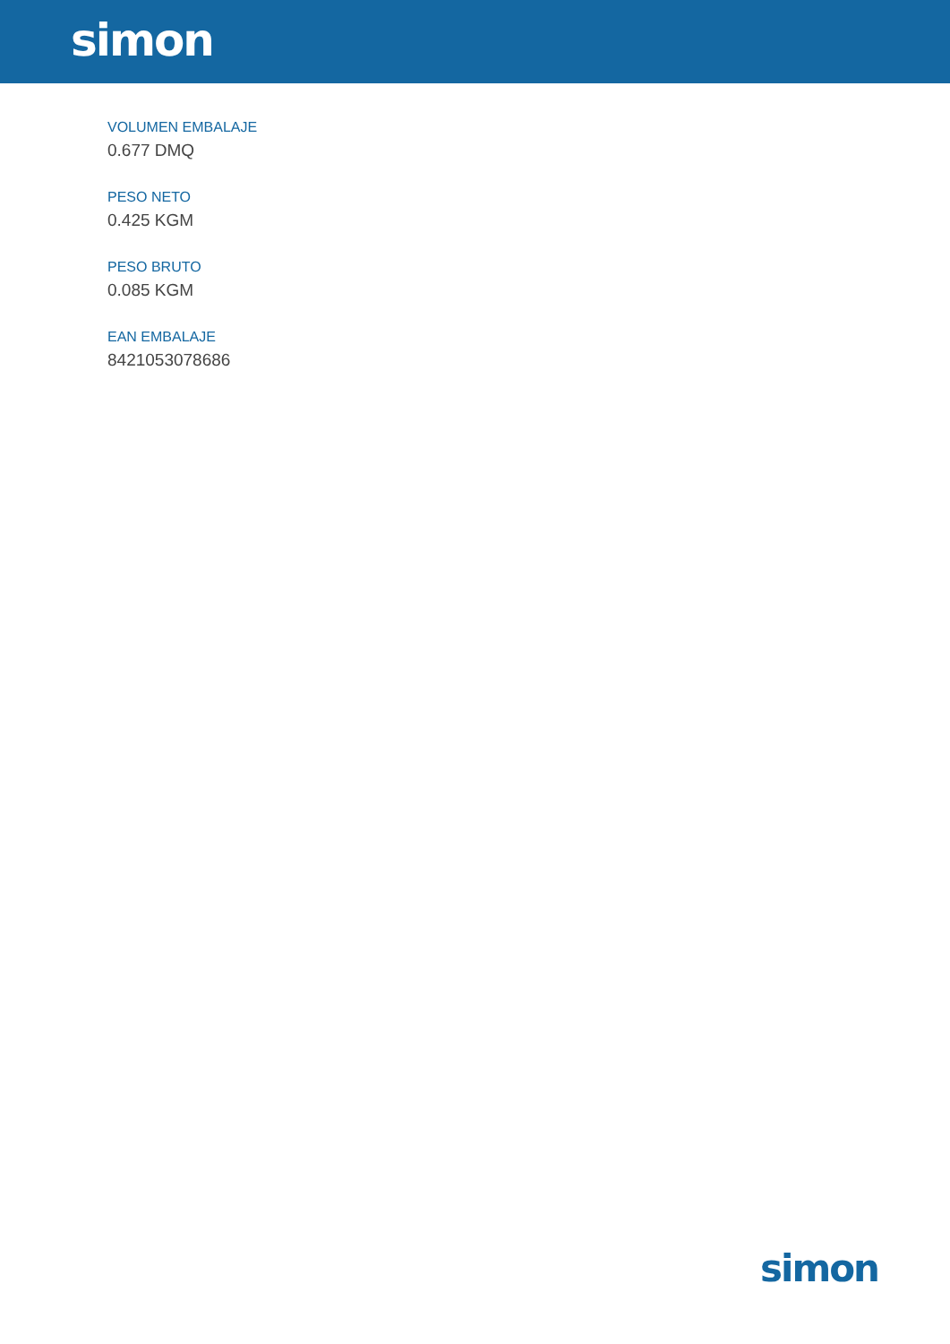simon
VOLUMEN EMBALAJE
0.677 DMQ
PESO NETO
0.425 KGM
PESO BRUTO
0.085 KGM
EAN EMBALAJE
8421053078686
simon